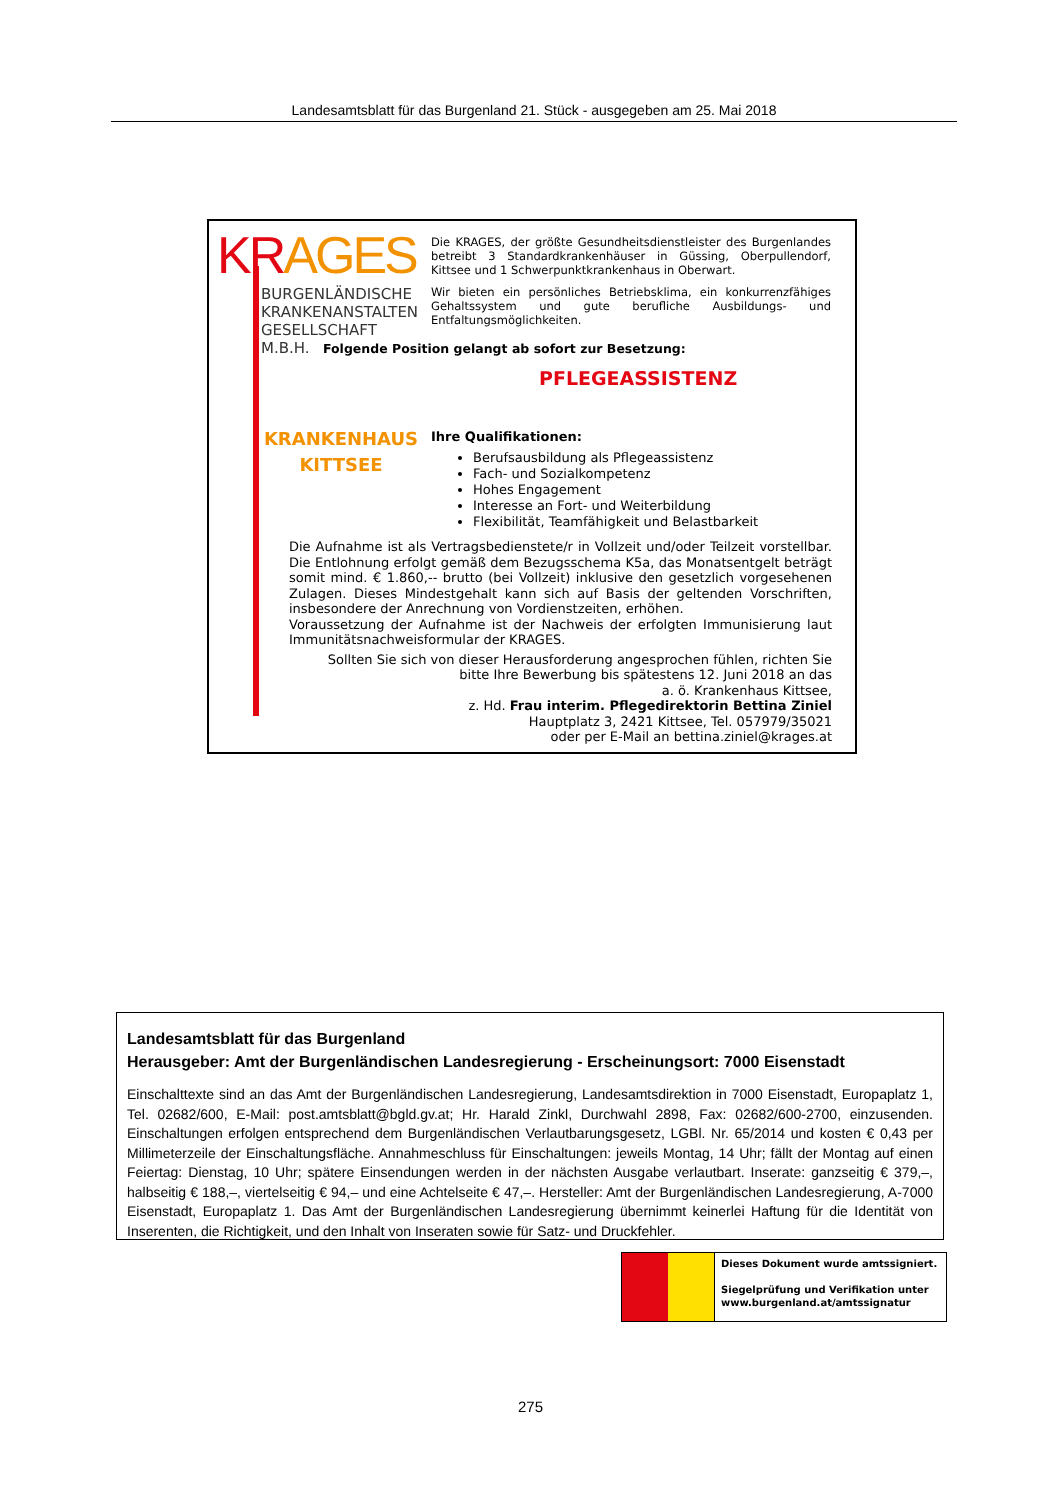Landesamtsblatt für das Burgenland 21. Stück - ausgegeben am 25. Mai 2018
KR AGES
BURGENLÄNDISCHE
KRANKENANSTALTEN
GESELLSCHAFT M.B.H.
Die KRAGES, der größte Gesundheitsdienstleister des Burgenlandes betreibt 3 Standardkrankenhäuser in Güssing, Oberpullendorf, Kittsee und 1 Schwerpunktkrankenhaus in Oberwart.
Wir bieten ein persönliches Betriebsklima, ein konkurrenzfähiges Gehaltssystem und gute berufliche Ausbildungs- und Entfaltungsmöglichkeiten.
Folgende Position gelangt ab sofort zur Besetzung:
PFLEGEASSISTENZ
KRANKENHAUS
KITTSEE
Ihre Qualifikationen:
Berufsausbildung als Pflegeassistenz
Fach- und Sozialkompetenz
Hohes Engagement
Interesse an Fort- und Weiterbildung
Flexibilität, Teamfähigkeit und Belastbarkeit
Die Aufnahme ist als Vertragsbedienstete/r in Vollzeit und/oder Teilzeit vorstellbar. Die Entlohnung erfolgt gemäß dem Bezugsschema K5a, das Monatsentgelt beträgt somit mind. € 1.860,-- brutto (bei Vollzeit) inklusive den gesetzlich vorgesehenen Zulagen. Dieses Mindestgehalt kann sich auf Basis der geltenden Vorschriften, insbesondere der Anrechnung von Vordienstzeiten, erhöhen.
Voraussetzung der Aufnahme ist der Nachweis der erfolgten Immunisierung laut Immunitätsnachweisformular der KRAGES.
Sollten Sie sich von dieser Herausforderung angesprochen fühlen, richten Sie
bitte Ihre Bewerbung bis spätestens 12. Juni 2018 an das
a. ö. Krankenhaus Kittsee,
z. Hd. Frau interim. Pflegedirektorin Bettina Ziniel
Hauptplatz 3, 2421 Kittsee, Tel. 057979/35021
oder per E-Mail an bettina.ziniel@krages.at
Landesamtsblatt für das Burgenland
Herausgeber: Amt der Burgenländischen Landesregierung - Erscheinungsort: 7000 Eisenstadt
Einschalttexte sind an das Amt der Burgenländischen Landesregierung, Landesamtsdirektion in 7000 Eisenstadt, Europaplatz 1, Tel. 02682/600, E-Mail: post.amtsblatt@bgld.gv.at; Hr. Harald Zinkl, Durchwahl 2898, Fax: 02682/600-2700, einzusenden. Einschaltungen erfolgen entsprechend dem Burgenländischen Verlautbarungsgesetz, LGBl. Nr. 65/2014 und kosten € 0,43 per Millimeterzeile der Einschaltungsfläche. Annahmeschluss für Einschaltungen: jeweils Montag, 14 Uhr; fällt der Montag auf einen Feiertag: Dienstag, 10 Uhr; spätere Einsendungen werden in der nächsten Ausgabe verlautbart. Inserate: ganzseitig € 379,–, halbseitig € 188,–, viertelseitig € 94,– und eine Achtelseite € 47,–. Hersteller: Amt der Burgenländischen Landesregierung, A-7000 Eisenstadt, Europaplatz 1. Das Amt der Burgenländischen Landesregierung übernimmt keinerlei Haftung für die Identität von Inserenten, die Richtigkeit, und den Inhalt von Inseraten sowie für Satz- und Druckfehler.
Dieses Dokument wurde amtssigniert.
Siegelprüfung und Verifikation unter
www.burgenland.at/amtssignatur
275